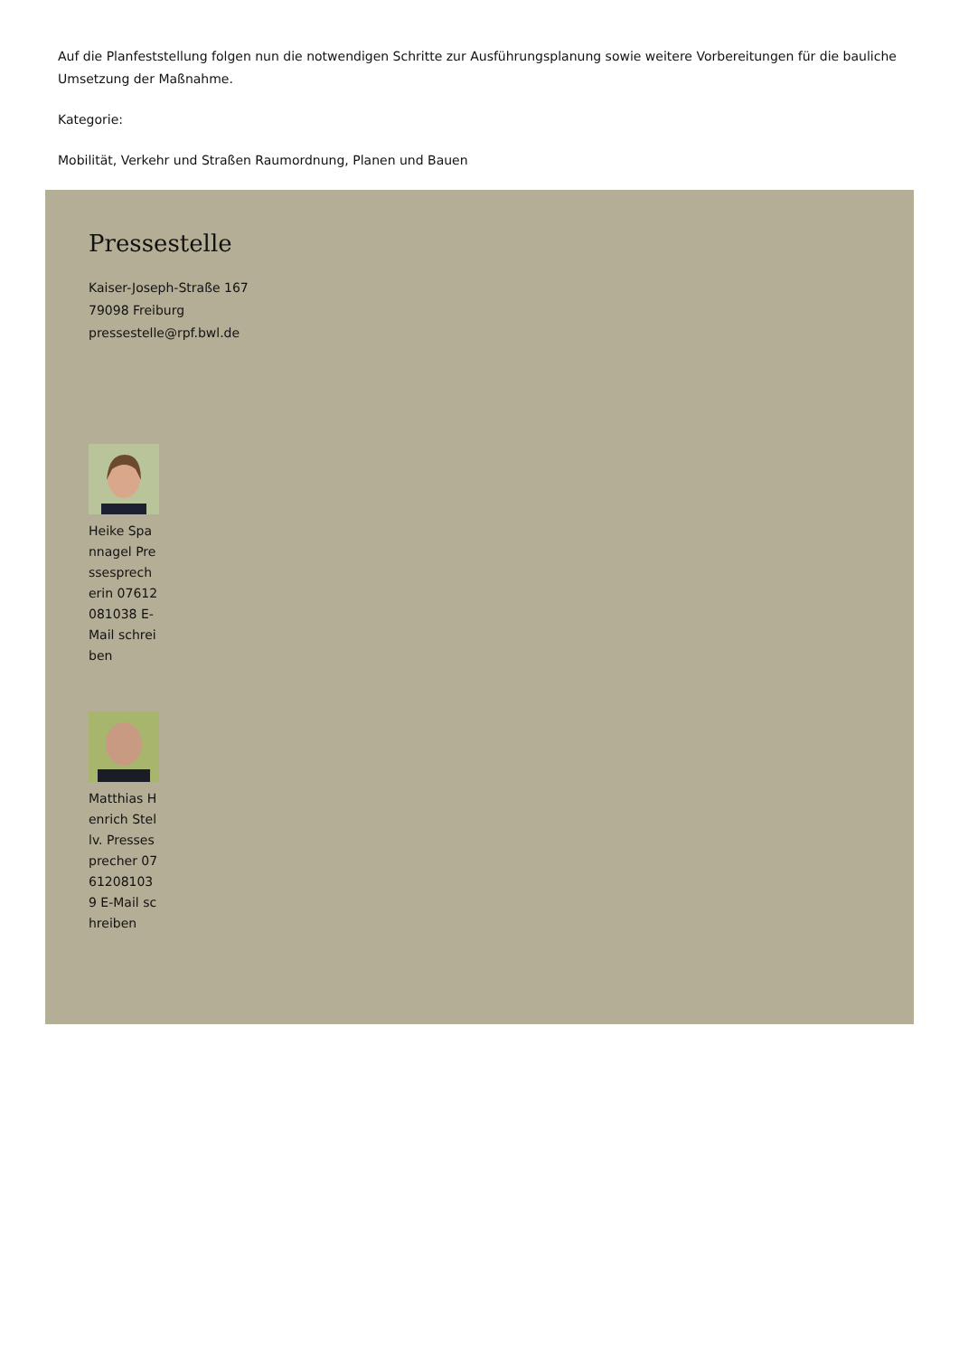Auf die Planfeststellung folgen nun die notwendigen Schritte zur Ausführungsplanung sowie weitere Vorbereitungen für die bauliche Umsetzung der Maßnahme.
Kategorie:
Mobilität, Verkehr und Straßen Raumordnung, Planen und Bauen
Pressestelle
Kaiser-Joseph-Straße 167
79098 Freiburg
pressestelle@rpf.bwl.de
Heike Spannagel Pressesprecherin 07612081038 E-Mail schreiben
Matthias Henrich Stellv. Pressesprecher 07612081039 E-Mail schreiben